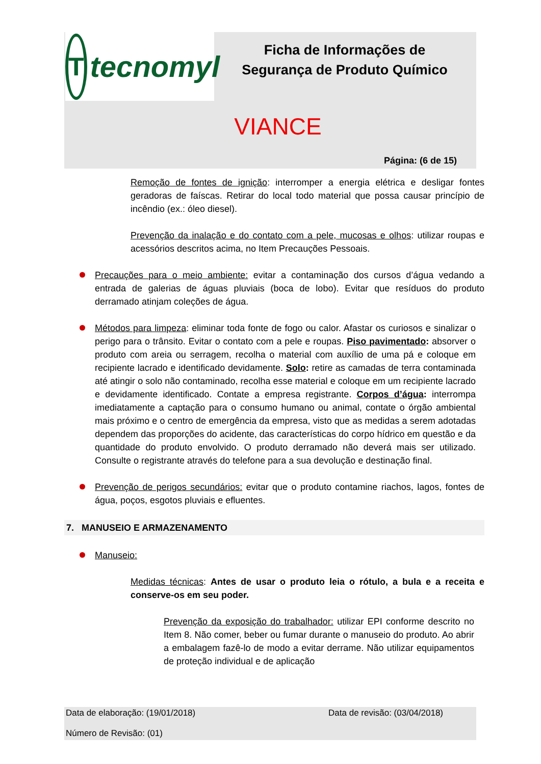Ttecnomyl
Ficha de Informações de Segurança de Produto Químico
VIANCE
Página: (6 de 15)
Remoção de fontes de ignição: interromper a energia elétrica e desligar fontes geradoras de faíscas. Retirar do local todo material que possa causar princípio de incêndio (ex.: óleo diesel).
Prevenção da inalação e do contato com a pele, mucosas e olhos: utilizar roupas e acessórios descritos acima, no Item Precauções Pessoais.
Precauções para o meio ambiente: evitar a contaminação dos cursos d’água vedando a entrada de galerias de águas pluviais (boca de lobo). Evitar que resíduos do produto derramado atinjam coleções de água.
Métodos para limpeza: eliminar toda fonte de fogo ou calor. Afastar os curiosos e sinalizar o perigo para o trânsito. Evitar o contato com a pele e roupas. Piso pavimentado: absorver o produto com areia ou serragem, recolha o material com auxílio de uma pá e coloque em recipiente lacrado e identificado devidamente. Solo: retire as camadas de terra contaminada até atingir o solo não contaminado, recolha esse material e coloque em um recipiente lacrado e devidamente identificado. Contate a empresa registrante. Corpos d’água: interrompa imediatamente a captação para o consumo humano ou animal, contate o órgão ambiental mais próximo e o centro de emergência da empresa, visto que as medidas a serem adotadas dependem das proporções do acidente, das características do corpo hídrico em questão e da quantidade do produto envolvido. O produto derramado não deverá mais ser utilizado. Consulte o registrante através do telefone para a sua devolução e destinação final.
Prevenção de perigos secundários: evitar que o produto contamine riachos, lagos, fontes de água, poços, esgotos pluviais e efluentes.
7. MANUSEIO E ARMAZENAMENTO
Manuseio:
Medidas técnicas: Antes de usar o produto leia o rótulo, a bula e a receita e conserve-os em seu poder.
Prevenção da exposição do trabalhador: utilizar EPI conforme descrito no Item 8. Não comer, beber ou fumar durante o manuseio do produto. Ao abrir a embalagem fazê-lo de modo a evitar derrame. Não utilizar equipamentos de proteção individual e de aplicação
Data de elaboração: (19/01/2018) Data de revisão: (03/04/2018)
Número de Revisão: (01)